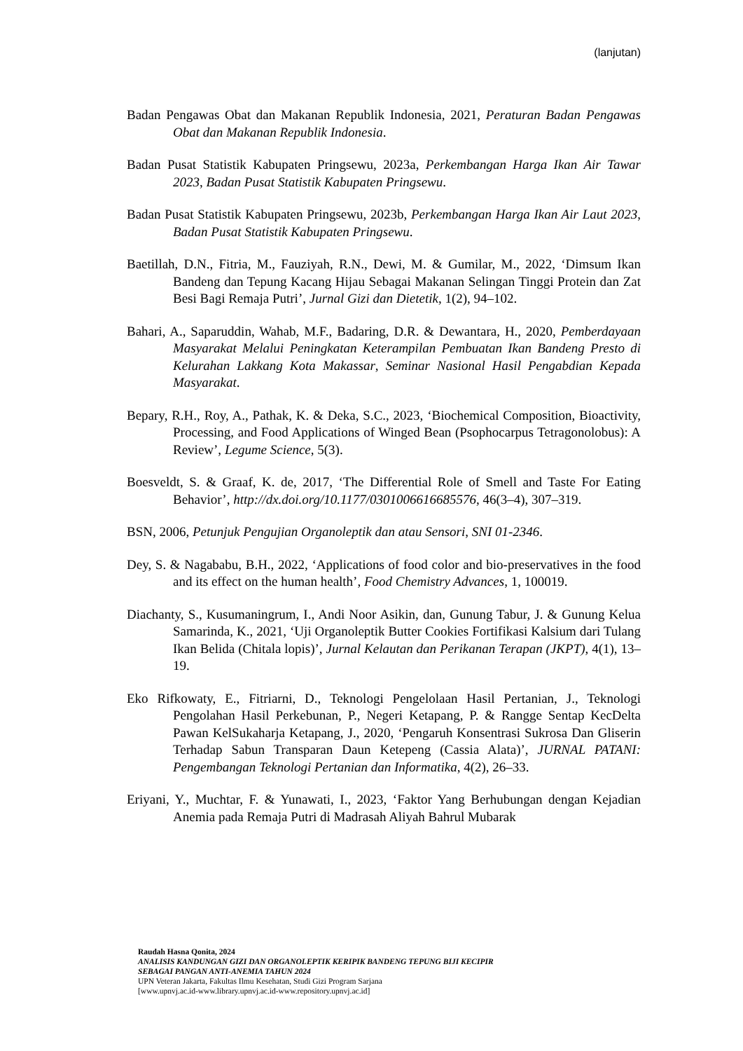(lanjutan)
Badan Pengawas Obat dan Makanan Republik Indonesia, 2021, Peraturan Badan Pengawas Obat dan Makanan Republik Indonesia.
Badan Pusat Statistik Kabupaten Pringsewu, 2023a, Perkembangan Harga Ikan Air Tawar 2023, Badan Pusat Statistik Kabupaten Pringsewu.
Badan Pusat Statistik Kabupaten Pringsewu, 2023b, Perkembangan Harga Ikan Air Laut 2023, Badan Pusat Statistik Kabupaten Pringsewu.
Baetillah, D.N., Fitria, M., Fauziyah, R.N., Dewi, M. & Gumilar, M., 2022, ‘Dimsum Ikan Bandeng dan Tepung Kacang Hijau Sebagai Makanan Selingan Tinggi Protein dan Zat Besi Bagi Remaja Putri’, Jurnal Gizi dan Dietetik, 1(2), 94–102.
Bahari, A., Saparuddin, Wahab, M.F., Badaring, D.R. & Dewantara, H., 2020, Pemberdayaan Masyarakat Melalui Peningkatan Keterampilan Pembuatan Ikan Bandeng Presto di Kelurahan Lakkang Kota Makassar, Seminar Nasional Hasil Pengabdian Kepada Masyarakat.
Bepary, R.H., Roy, A., Pathak, K. & Deka, S.C., 2023, ‘Biochemical Composition, Bioactivity, Processing, and Food Applications of Winged Bean (Psophocarpus Tetragonolobus): A Review’, Legume Science, 5(3).
Boesveldt, S. & Graaf, K. de, 2017, ‘The Differential Role of Smell and Taste For Eating Behavior’, http://dx.doi.org/10.1177/0301006616685576, 46(3–4), 307–319.
BSN, 2006, Petunjuk Pengujian Organoleptik dan atau Sensori, SNI 01-2346.
Dey, S. & Nagababu, B.H., 2022, ‘Applications of food color and bio-preservatives in the food and its effect on the human health’, Food Chemistry Advances, 1, 100019.
Diachanty, S., Kusumaningrum, I., Andi Noor Asikin, dan, Gunung Tabur, J. & Gunung Kelua Samarinda, K., 2021, ‘Uji Organoleptik Butter Cookies Fortifikasi Kalsium dari Tulang Ikan Belida (Chitala lopis)’, Jurnal Kelautan dan Perikanan Terapan (JKPT), 4(1), 13–19.
Eko Rifkowaty, E., Fitriarni, D., Teknologi Pengelolaan Hasil Pertanian, J., Teknologi Pengolahan Hasil Perkebunan, P., Negeri Ketapang, P. & Rangge Sentap KecDelta Pawan KelSukaharja Ketapang, J., 2020, ‘Pengaruh Konsentrasi Sukrosa Dan Gliserin Terhadap Sabun Transparan Daun Ketepeng (Cassia Alata)’, JURNAL PATANI: Pengembangan Teknologi Pertanian dan Informatika, 4(2), 26–33.
Eriyani, Y., Muchtar, F. & Yunawati, I., 2023, ‘Faktor Yang Berhubungan dengan Kejadian Anemia pada Remaja Putri di Madrasah Aliyah Bahrul Mubarak
Raudah Hasna Qonita, 2024
ANALISIS KANDUNGAN GIZI DAN ORGANOLEPTIK KERIPIK BANDENG TEPUNG BIJI KECIPIR
SEBAGAI PANGAN ANTI-ANEMIA TAHUN 2024
UPN Veteran Jakarta, Fakultas Ilmu Kesehatan, Studi Gizi Program Sarjana
[www.upnvj.ac.id-www.library.upnvj.ac.id-www.repository.upnvj.ac.id]